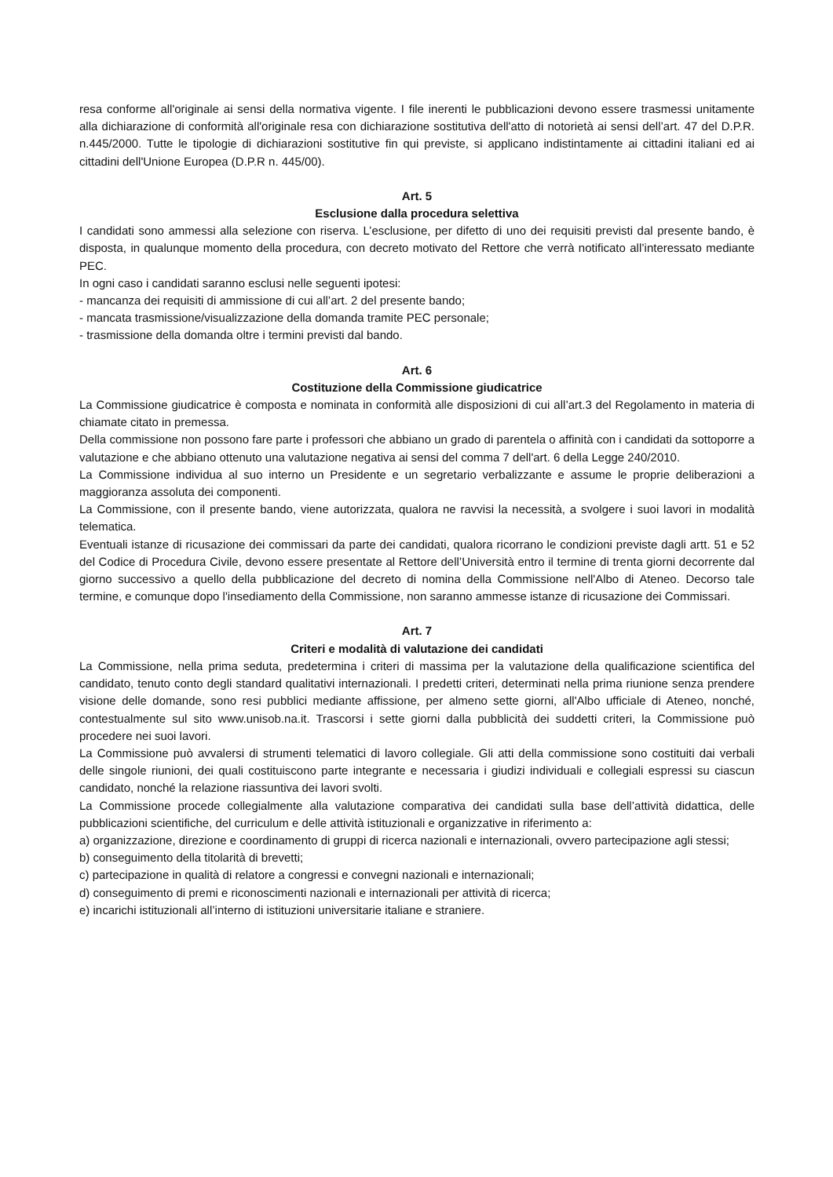resa conforme all'originale ai sensi della normativa vigente. I file inerenti le pubblicazioni devono essere trasmessi unitamente alla dichiarazione di conformità all'originale resa con dichiarazione sostitutiva dell'atto di notorietà ai sensi dell’art. 47 del D.P.R. n.445/2000. Tutte le tipologie di dichiarazioni sostitutive fin qui previste, si applicano indistintamente ai cittadini italiani ed ai cittadini dell'Unione Europea (D.P.R n. 445/00).
Art. 5
Esclusione dalla procedura selettiva
I candidati sono ammessi alla selezione con riserva. L’esclusione, per difetto di uno dei requisiti previsti dal presente bando, è disposta, in qualunque momento della procedura, con decreto motivato del Rettore che verrà notificato all’interessato mediante PEC.
In ogni caso i candidati saranno esclusi nelle seguenti ipotesi:
- mancanza dei requisiti di ammissione di cui all’art. 2 del presente bando;
- mancata trasmissione/visualizzazione della domanda tramite PEC personale;
- trasmissione della domanda oltre i termini previsti dal bando.
Art. 6
Costituzione della Commissione giudicatrice
La Commissione giudicatrice è composta e nominata in conformità alle disposizioni di cui all’art.3 del Regolamento in materia di chiamate citato in premessa.
Della commissione non possono fare parte i professori che abbiano un grado di parentela o affinità con i candidati da sottoporre a valutazione e che abbiano ottenuto una valutazione negativa ai sensi del comma 7 dell'art. 6 della Legge 240/2010.
La Commissione individua al suo interno un Presidente e un segretario verbalizzante e assume le proprie deliberazioni a maggioranza assoluta dei componenti.
La Commissione, con il presente bando, viene autorizzata, qualora ne ravvisi la necessità, a svolgere i suoi lavori in modalità telematica.
Eventuali istanze di ricusazione dei commissari da parte dei candidati, qualora ricorrano le condizioni previste dagli artt. 51 e 52 del Codice di Procedura Civile, devono essere presentate al Rettore dell’Università entro il termine di trenta giorni decorrente dal giorno successivo a quello della pubblicazione del decreto di nomina della Commissione nell'Albo di Ateneo. Decorso tale termine, e comunque dopo l'insediamento della Commissione, non saranno ammesse istanze di ricusazione dei Commissari.
Art. 7
Criteri e modalità di valutazione dei candidati
La Commissione, nella prima seduta, predetermina i criteri di massima per la valutazione della qualificazione scientifica del candidato, tenuto conto degli standard qualitativi internazionali. I predetti criteri, determinati nella prima riunione senza prendere visione delle domande, sono resi pubblici mediante affissione, per almeno sette giorni, all'Albo ufficiale di Ateneo, nonché, contestualmente sul sito www.unisob.na.it. Trascorsi i sette giorni dalla pubblicità dei suddetti criteri, la Commissione può procedere nei suoi lavori.
La Commissione può avvalersi di strumenti telematici di lavoro collegiale. Gli atti della commissione sono costituiti dai verbali delle singole riunioni, dei quali costituiscono parte integrante e necessaria i giudizi individuali e collegiali espressi su ciascun candidato, nonché la relazione riassuntiva dei lavori svolti.
La Commissione procede collegialmente alla valutazione comparativa dei candidati sulla base dell’attività didattica, delle pubblicazioni scientifiche, del curriculum e delle attività istituzionali e organizzative in riferimento a:
a) organizzazione, direzione e coordinamento di gruppi di ricerca nazionali e internazionali, ovvero partecipazione agli stessi;
b) conseguimento della titolarità di brevetti;
c) partecipazione in qualità di relatore a congressi e convegni nazionali e internazionali;
d) conseguimento di premi e riconoscimenti nazionali e internazionali per attività di ricerca;
e) incarichi istituzionali all’interno di istituzioni universitarie italiane e straniere.